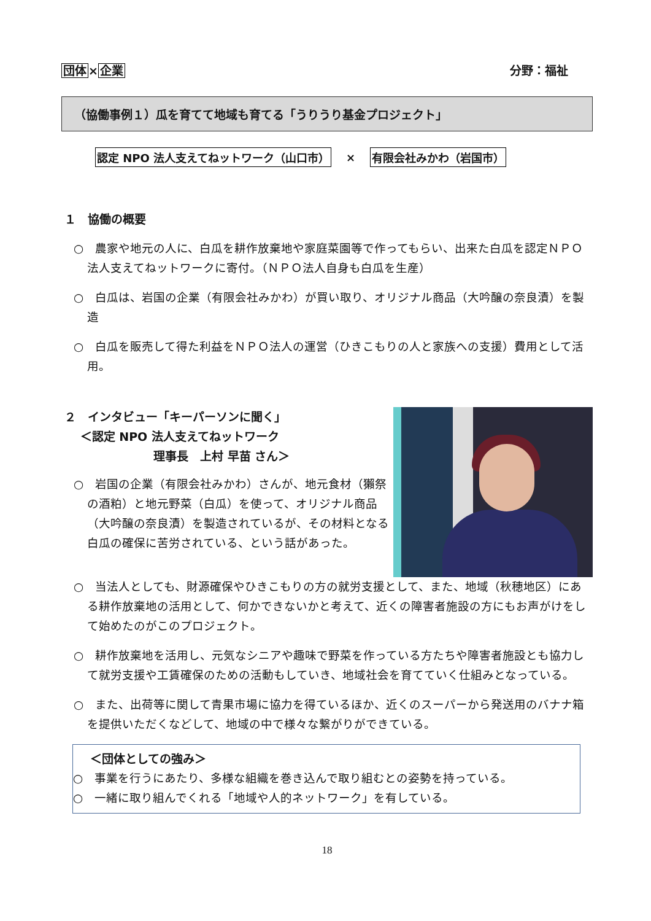団体×企業 分野：福祉
（協働事例１）瓜を育てて地域も育てる「うりうり基金プロジェクト」
認定 NPO 法人支えてねットワーク（山口市） × 有限会社みかわ（岩国市）
１　協働の概要
○　農家や地元の人に、白瓜を耕作放棄地や家庭菜園等で作ってもらい、出来た白瓜を認定ＮＰＯ法人支えてねットワークに寄付。（ＮＰＯ法人自身も白瓜を生産）
○　白瓜は、岩国の企業（有限会社みかわ）が買い取り、オリジナル商品（大吟醸の奈良漬）を製造
○　白瓜を販売して得た利益をＮＰＯ法人の運営（ひきこもりの人と家族への支援）費用として活用。
２　インタビュー「キーパーソンに聞く」
　 ＜認定 NPO 法人支えてねットワーク
理事長　上村 早苗 さん＞
○　岩国の企業（有限会社みかわ）さんが、地元食材（獺祭の酒粕）と地元野菜（白瓜）を使って、オリジナル商品（大吟醸の奈良漬）を製造されているが、その材料となる白瓜の確保に苦労されている、という話があった。
○　当法人としても、財源確保やひきこもりの方の就労支援として、また、地域（秋穂地区）にある耕作放棄地の活用として、何かできないかと考えて、近くの障害者施設の方にもお声がけをして始めたのがこのプロジェクト。
○　耕作放棄地を活用し、元気なシニアや趣味で野菜を作っている方たちや障害者施設とも協力して就労支援や工賃確保のための活動もしていき、地域社会を育てていく仕組みとなっている。
○　また、出荷等に関して青果市場に協力を得ているほか、近くのスーパーから発送用のバナナ箱を提供いただくなどして、地域の中で様々な繋がりができている。
＜団体としての強み＞
○　事業を行うにあたり、多様な組織を巻き込んで取り組むとの姿勢を持っている。
○　一緒に取り組んでくれる「地域や人的ネットワーク」を有している。
18